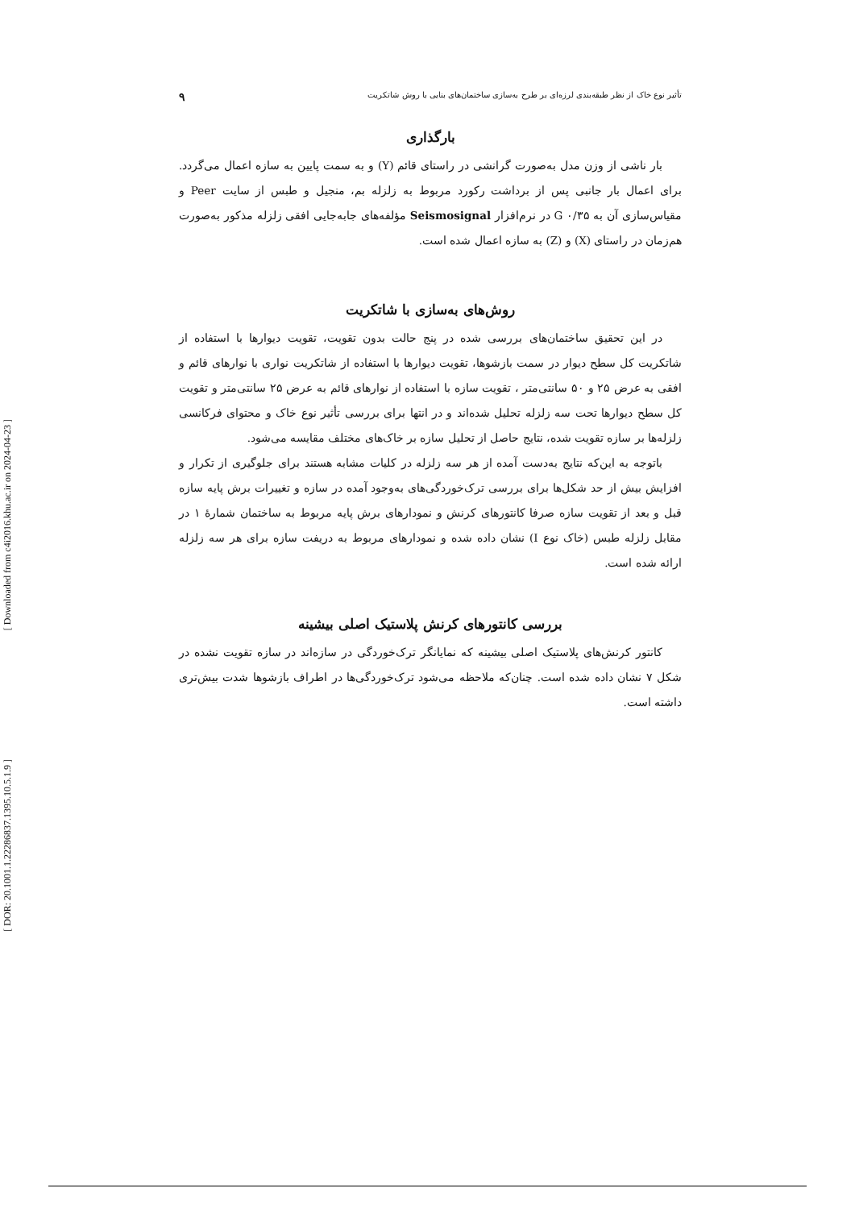[ Downloaded from c4i2016.khu.ac.ir on 2024-04-23 ]
[ DOR: 20.1001.1.22286837.1395.10.5.1.9 ]
تأثیر نوع خاک از نظر طبقه‌بندی لرزه‌ای بر طرح به‌سازی ساختمان‌های بنایی با روش شاتکریت ۹
بارگذاری
بار ناشی از وزن مدل به‌صورت گرانشی در راستای قائم (Y) و به سمت پایین به سازه اعمال می‌گردد. برای اعمال بار جانبی پس از برداشت رکورد مربوط به زلزله بم، منجیل و طبس از سایت Peer و مقیاس‌سازی آن به G ۰/۳۵ در نرم‌افزار Seismosignal مؤلفه‌های جابه‌جایی افقی زلزله مذکور به‌صورت هم‌زمان در راستای (X) و (Z) به سازه اعمال شده است.
روش‌های به‌سازی با شاتکریت
در این تحقیق ساختمان‌های بررسی شده در پنج حالت بدون تقویت، تقویت دیوارها با استفاده از شاتکریت کل سطح دیوار در سمت بازشوها، تقویت دیوارها با استفاده از شاتکریت نواری با نوارهای قائم و افقی به عرض ۲۵ و ۵۰ سانتی‌متر ، تقویت سازه با استفاده از نوارهای قائم به عرض ۲۵ سانتی‌متر و تقویت کل سطح دیوارها تحت سه زلزله تحلیل شده‌اند و در انتها برای بررسی تأثیر نوع خاک و محتوای فرکانسی زلزله‌ها بر سازه تقویت شده، نتایج حاصل از تحلیل سازه بر خاک‌های مختلف مقایسه می‌شود.
باتوجه به این‌که نتایج به‌دست آمده از هر سه زلزله در کلیات مشابه هستند برای جلوگیری از تکرار و افزایش بیش از حد شکل‌ها برای بررسی ترک‌خوردگی‌های به‌وجود آمده در سازه و تغییرات برش پایه سازه قبل و بعد از تقویت سازه صرفا کانتورهای کرنش و نمودارهای برش پایه مربوط به ساختمان شمارهٔ ۱ در مقابل زلزله طبس (خاک نوع I) نشان داده شده و نمودارهای مربوط به دریفت سازه برای هر سه زلزله ارائه شده است.
بررسی کانتورهای کرنش پلاستیک اصلی بیشینه
کانتور کرنش‌های پلاستیک اصلی بیشینه که نمایانگر ترک‌خوردگی در سازه‌اند در سازه تقویت نشده در شکل ۷ نشان داده شده است. چنان‌که ملاحظه می‌شود ترک‌خوردگی‌ها در اطراف بازشوها شدت بیش‌تری داشته است.